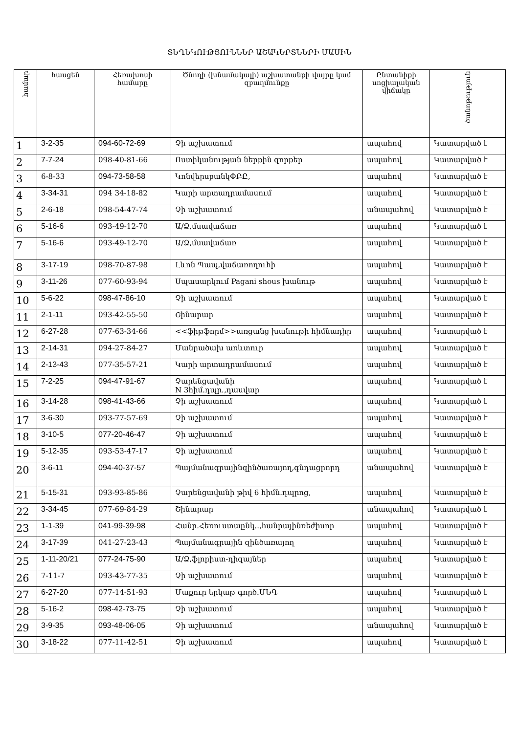ՏԵՂԵԿՈՒԹՅՈՒՆՆԵՐ ԱՇԱԿԵՐՏՆԵՐԻ ՄԱՍԻՆ
| համար | հասցեն | Հեռախոսի համարը | Ծնողի (խնամակալի) աշխատանքի վայրը կամ զբաղմունքը | Ընտանիքի սոցիալական վիճակը | ծանոթություն |
| --- | --- | --- | --- | --- | --- |
| 1 | 3-2-35 | 094-60-72-69 | Չի աշխատում | ապահով | Կատարված է |
| 2 | 7-7-24 | 098-40-81-66 | Ոստիկանության ներքին զորքեր | ապահով | Կատարված է |
| 3 | 6-8-33 | 094-73-58-58 | ԿոնվերսբանկՓԲԸ, | ապահով | Կատարված է |
| 4 | 3-34-31 | 094 34-18-82 | Կարի արտադրամասում | ապահով | Կատարված է |
| 5 | 2-6-18 | 098-54-47-74 | Չի աշխատում | անապահով | Կատարված է |
| 6 | 5-16-6 | 093-49-12-70 | Ա/Ձ,մսավաճառ | ապահով | Կատարված է |
| 7 | 5-16-6 | 093-49-12-70 | Ա/Ձ,մսավաճառ | ապահով | Կատարված է |
| 8 | 3-17-19 | 098-70-87-98 | Լևոն Պապ,վաճառողուհի | ապահով | Կատարված է |
| 9 | 3-11-26 | 077-60-93-94 | Սպասարկում Pagani shous խանութ | ապահով | Կատարված է |
| 10 | 5-6-22 | 098-47-86-10 | Չի աշխատում | ապահով | Կատարված է |
| 11 | 2-1-11 | 093-42-55-50 | Շինարար | ապահով | Կատարված է |
| 12 | 6-27-28 | 077-63-34-66 | <<ֆիթֆորմ>>առցանց խանութի հիմնադիր | ապահով | Կատարված է |
| 13 | 2-14-31 | 094-27-84-27 | Մանրածախ առևտուր | ապահով | Կատարված է |
| 14 | 2-13-43 | 077-35-57-21 | Կարի արտադրամասում | ապահով | Կատարված է |
| 15 | 7-2-25 | 094-47-91-67 | Չարենցավանի N 3հիմ.դպր.,դասվար | ապահով | Կատարված է |
| 16 | 3-14-28 | 098-41-43-66 | Չի աշխատում | ապահով | Կատարված է |
| 17 | 3-6-30 | 093-77-57-69 | Չի աշխատում | ապահով | Կատարված է |
| 18 | 3-10-5 | 077-20-46-47 | Չի աշխատում | ապահով | Կատարված է |
| 19 | 5-12-35 | 093-53-47-17 | Չի աշխատում | ապահով | Կատարված է |
| 20 | 3-6-11 | 094-40-37-57 | Պայմանագրայինզինծառայող,գնդացրորդ | անապահով | Կատարված է |
| 21 | 5-15-31 | 093-93-85-86 | Չարենցավանի թիվ 6 հիմն.դպրոց, | ապահով | Կատարված է |
| 22 | 3-34-45 | 077-69-84-29 | Շինարար | անապահով | Կատարված է |
| 23 | 1-1-39 | 041-99-39-98 | Հանր.Հեռուստաընկ..,հանրայինռեժիսոր | ապահով | Կատարված է |
| 24 | 3-17-39 | 041-27-23-43 | Պայմանագրային զինծառայող | ապահով | Կատարված է |
| 25 | 1-11-20/21 | 077-24-75-90 | Ա/Ձ,ֆլորիստ-դիզայներ | ապահով | Կատարված է |
| 26 | 7-11-7 | 093-43-77-35 | Չի աշխատում | ապահով | Կատարված է |
| 27 | 6-27-20 | 077-14-51-93 | Մաքուր երկաթ գործ.ՄԵԳ | ապահով | Կատարված է |
| 28 | 5-16-2 | 098-42-73-75 | Չի աշխատում | ապահով | Կատարված է |
| 29 | 3-9-35 | 093-48-06-05 | Չի աշխատում | անապահով | Կատարված է |
| 30 | 3-18-22 | 077-11-42-51 | Չի աշխատում | ապահով | Կատարված է |